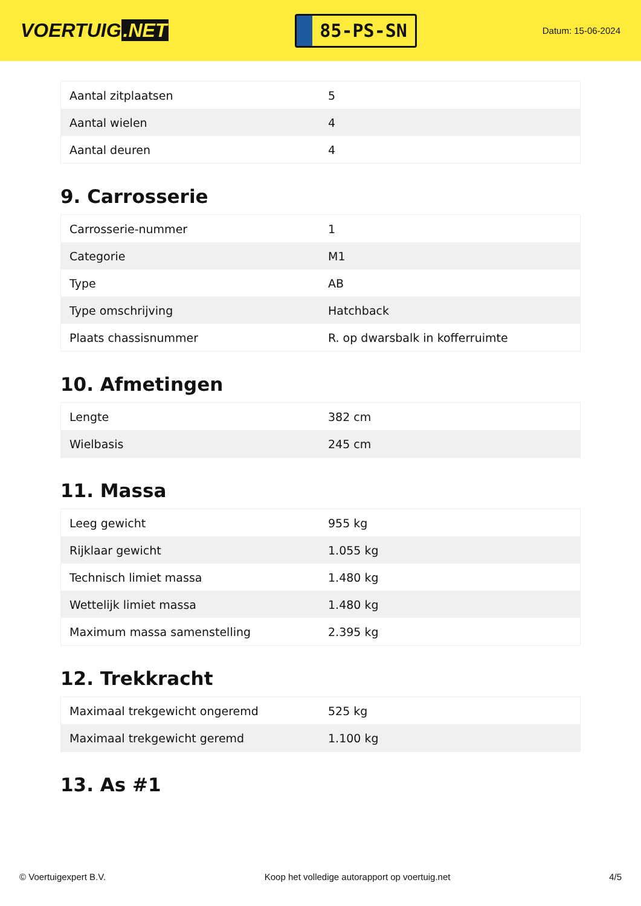VOERTUIG.NET
85-PS-SN
Datum: 15-06-2024
| Aantal zitplaatsen | 5 |
| Aantal wielen | 4 |
| Aantal deuren | 4 |
9. Carrosserie
| Carrosserie-nummer | 1 |
| Categorie | M1 |
| Type | AB |
| Type omschrijving | Hatchback |
| Plaats chassisnummer | R. op dwarsbalk in kofferruimte |
10. Afmetingen
| Lengte | 382 cm |
| Wielbasis | 245 cm |
11. Massa
| Leeg gewicht | 955 kg |
| Rijklaar gewicht | 1.055 kg |
| Technisch limiet massa | 1.480 kg |
| Wettelijk limiet massa | 1.480 kg |
| Maximum massa samenstelling | 2.395 kg |
12. Trekkracht
| Maximaal trekgewicht ongeremd | 525 kg |
| Maximaal trekgewicht geremd | 1.100 kg |
13. As #1
© Voertuigexpert B.V. Koop het volledige autorapport op voertuig.net 4/5